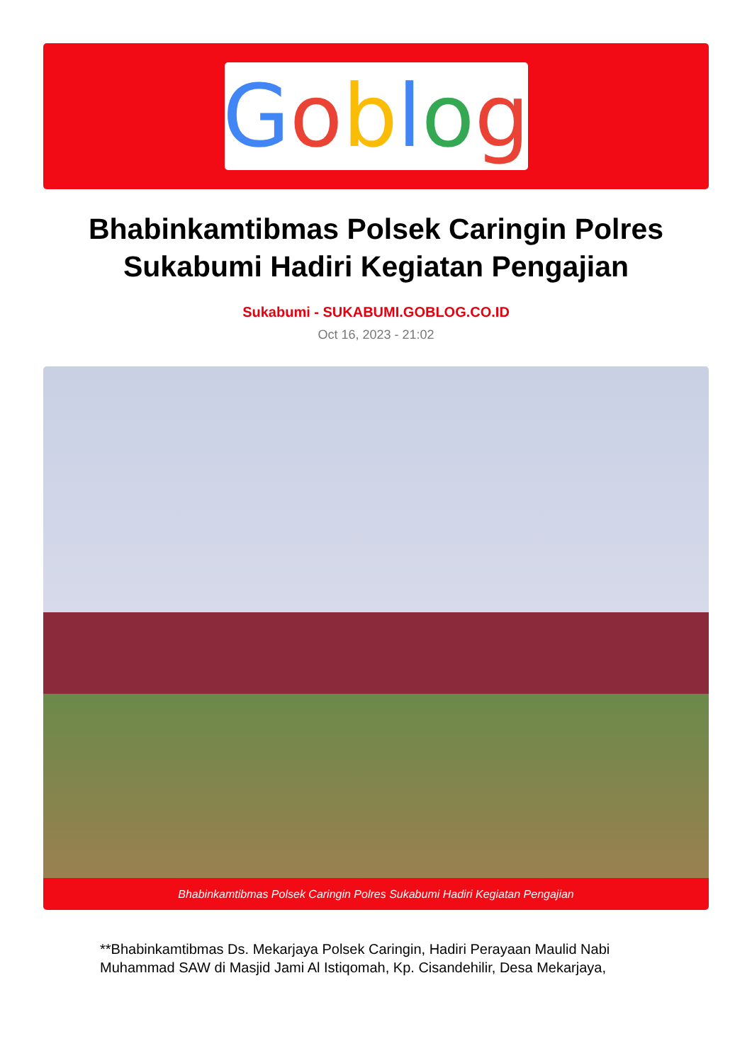Goblog
Bhabinkamtibmas Polsek Caringin Polres Sukabumi Hadiri Kegiatan Pengajian
Sukabumi - SUKABUMI.GOBLOG.CO.ID
Oct 16, 2023 - 21:02
Bhabinkamtibmas Polsek Caringin Polres Sukabumi Hadiri Kegiatan Pengajian
**Bhabinkamtibmas Ds. Mekarjaya Polsek Caringin, Hadiri Perayaan Maulid Nabi Muhammad SAW di Masjid Jami Al Istiqomah, Kp. Cisandehilir, Desa Mekarjaya,